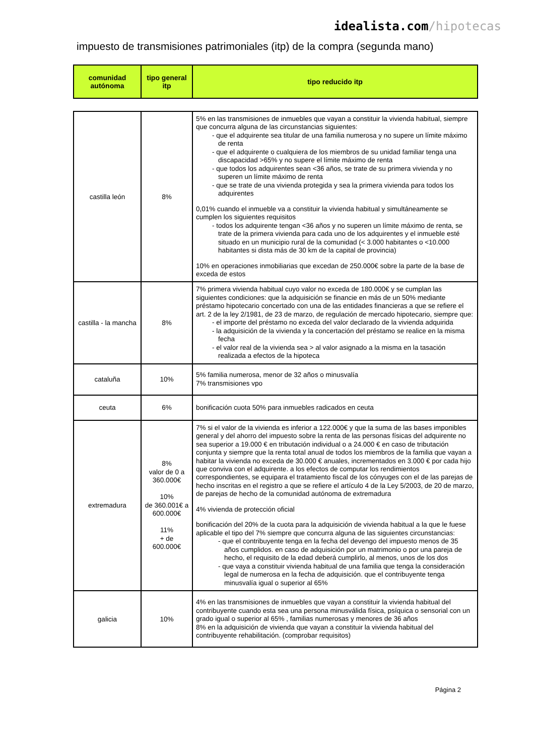idealista.com/hipotecas
impuesto de transmisiones patrimoniales (itp) de la compra (segunda mano)
| comunidad autónoma | tipo general itp | tipo reducido itp |
| --- | --- | --- |
| castilla león | 8% | 5% en las transmisiones de inmuebles que vayan a constituir la vivienda habitual, siempre que concurra alguna de las circunstancias siguientes: - que el adquirente sea titular de una familia numerosa y no supere un límite máximo de renta - que el adquirente o cualquiera de los miembros de su unidad familiar tenga una discapacidad >65% y no supere el límite máximo de renta - que todos los adquirentes sean <36 años, se trate de su primera vivienda y no superen un límite máximo de renta - que se trate de una vivienda protegida y sea la primera vivienda para todos los adquirentes 0,01% cuando el inmueble va a constituir la vivienda habitual y simultáneamente se cumplen los siguientes requisitos - todos los adquirente tengan <36 años y no superen un límite máximo de renta, se trate de la primera vivienda para cada uno de los adquirentes y el inmueble esté situado en un municipio rural de la comunidad (< 3.000 habitantes o <10.000 habitantes si dista más de 30 km de la capital de provincia) 10% en operaciones inmobiliarias que excedan de 250.000€ sobre la parte de la base de exceda de estos |
| castilla - la mancha | 8% | 7% primera vivienda habitual cuyo valor no exceda de 180.000€ y se cumplan las siguientes condiciones: que la adquisición se financie en más de un 50% mediante préstamo hipotecario concertado con una de las entidades financieras a que se refiere el art. 2 de la ley 2/1981, de 23 de marzo, de regulación de mercado hipotecario, siempre que: - el importe del préstamo no exceda del valor declarado de la vivienda adquirida - la adquisición de la vivienda y la concertación del préstamo se realice en la misma fecha - el valor real de la vivienda sea > al valor asignado a la misma en la tasación realizada a efectos de la hipoteca |
| cataluña | 10% | 5% familia numerosa, menor de 32 años o minusvalía 7% transmisiones vpo |
| ceuta | 6% | bonificación cuota 50% para inmuebles radicados en ceuta |
| extremadura | 8% valor de 0 a 360.000€ 10% de 360.001€ a 600.000€ 11% + de 600.000€ | 7% si el valor de la vivienda es inferior a 122.000€ y que la suma de las bases imponibles general y del ahorro del impuesto sobre la renta de las personas físicas del adquirente no sea superior a 19.000 € en tributación individual o a 24.000 € en caso de tributación conjunta y siempre que la renta total anual de todos los miembros de la familia que vayan a habitar la vivienda no exceda de 30.000 € anuales, incrementados en 3.000 € por cada hijo que conviva con el adquirente. a los efectos de computar los rendimientos correspondientes, se equipara el tratamiento fiscal de los cónyuges con el de las parejas de hecho inscritas en el registro a que se refiere el artículo 4 de la Ley 5/2003, de 20 de marzo, de parejas de hecho de la comunidad autónoma de extremadura 4% vivienda de protección oficial bonificación del 20% de la cuota para la adquisición de vivienda habitual a la que le fuese aplicable el tipo del 7% siempre que concurra alguna de las siguientes circunstancias: - que el contribuyente tenga en la fecha del devengo del impuesto menos de 35 años cumplidos. en caso de adquisición por un matrimonio o por una pareja de hecho, el requisito de la edad deberá cumplirlo, al menos, unos de los dos - que vaya a constituir vivienda habitual de una familia que tenga la consideración legal de numerosa en la fecha de adquisición. que el contribuyente tenga minusvalía igual o superior al 65% |
| galicia | 10% | 4% en las transmisiones de inmuebles que vayan a constituir la vivienda habitual del contribuyente cuando esta sea una persona minusválida física, psíquica o sensorial con un grado igual o superior al 65% , familias numerosas y menores de 36 años 8% en la adquisición de vivienda que vayan a constituir la vivienda habitual del contribuyente rehabilitación. (comprobar requisitos) |
Página 2